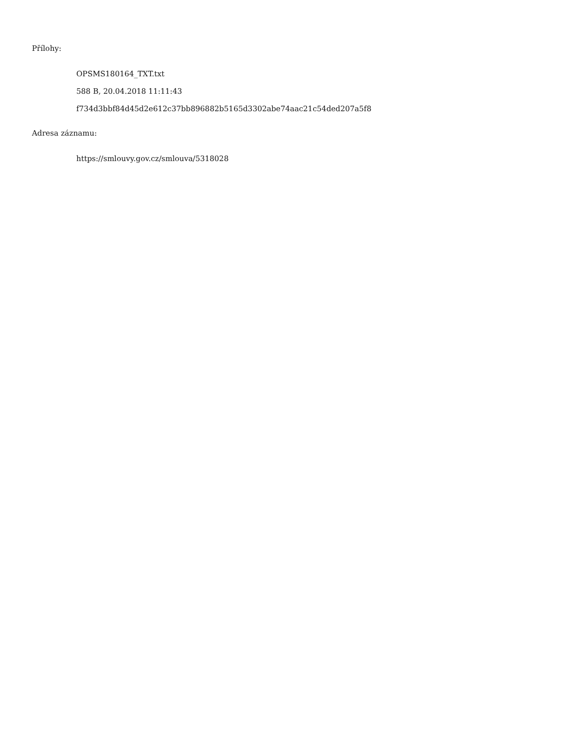Přílohy:
OPSMS180164_TXT.txt
588 B, 20.04.2018 11:11:43
f734d3bbf84d45d2e612c37bb896882b5165d3302abe74aac21c54ded207a5f8
Adresa záznamu:
https://smlouvy.gov.cz/smlouva/5318028